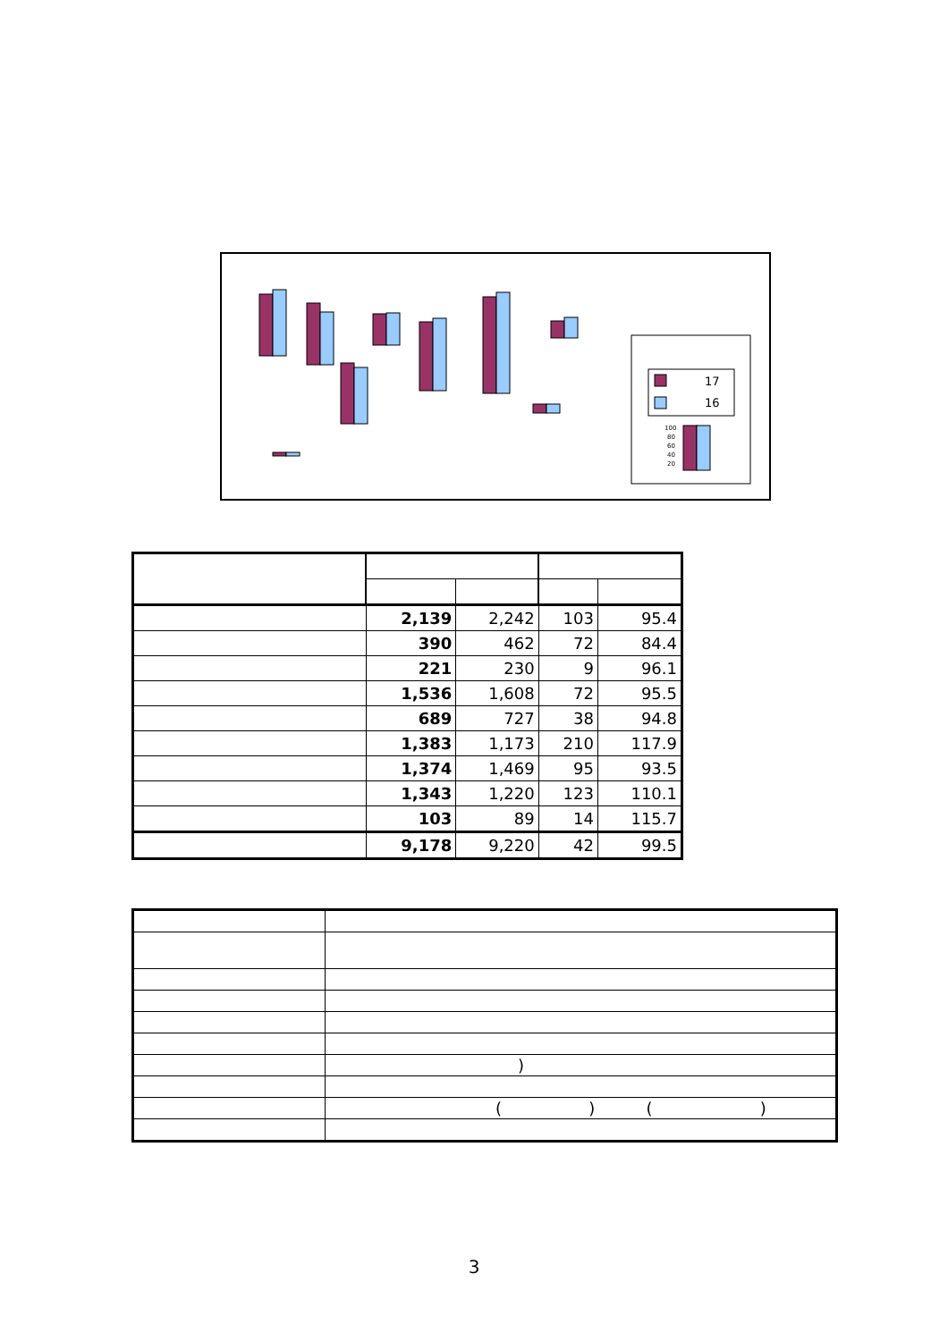17
16
100
80
60
40
20
| | 2,139 | 2,242 | 103 | 95.4 |
| | 390 | 462 | 72 | 84.4 |
| | 221 | 230 | 9 | 96.1 |
| | 1,536 | 1,608 | 72 | 95.5 |
| | 689 | 727 | 38 | 94.8 |
| | 1,383 | 1,173 | 210 | 117.9 |
| | 1,374 | 1,469 | 95 | 93.5 |
| | 1,343 | 1,220 | 123 | 110.1 |
| | 103 | 89 | 14 | 115.7 |
| | 9,178 | 9,220 | 42 | 99.5 |
| | ) |
| | ( ) ( ) |
3